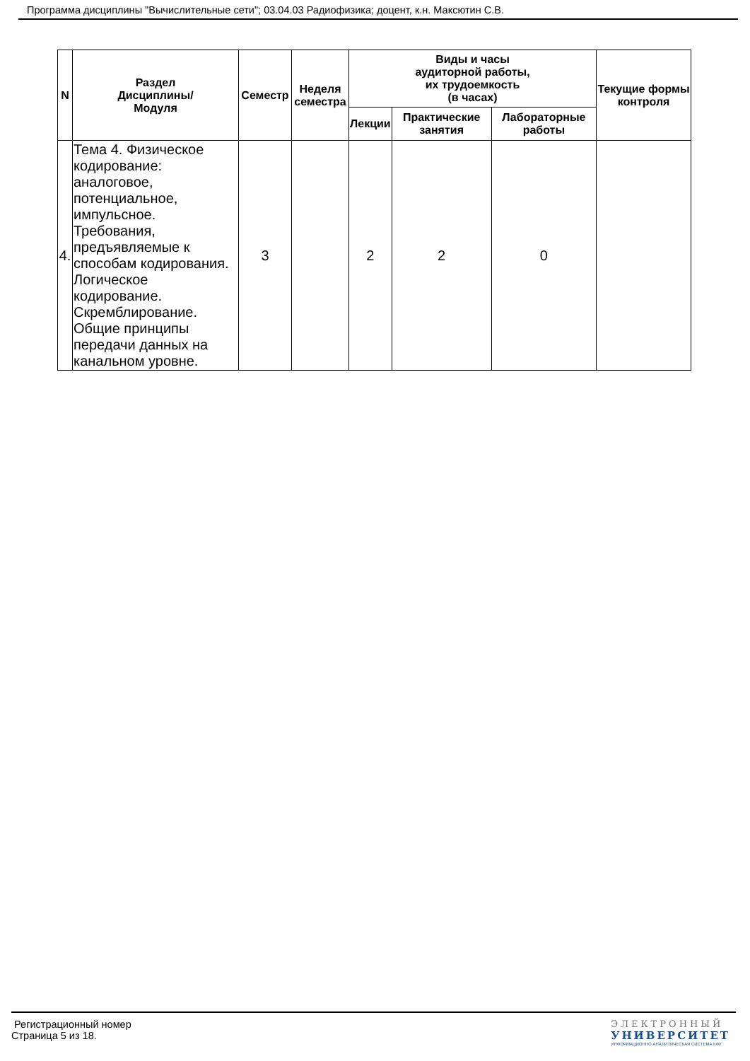Программа дисциплины "Вычислительные сети"; 03.04.03 Радиофизика; доцент, к.н. Максютин С.В.
| N | Раздел Дисциплины/ Модуля | Семестр | Неделя семестра | Виды и часы аудиторной работы, их трудоемкость (в часах) | | | Текущие формы контроля |
| --- | --- | --- | --- | --- | --- | --- | --- |
| | | | | Лекции | Практические занятия | Лабораторные работы | |
| 4. | Тема 4. Физическое кодирование: аналоговое, потенциальное, импульсное. Требования, предъявляемые к способам кодирования. Логическое кодирование. Скремблирование. Общие принципы передачи данных на канальном уровне. | 3 | | 2 | 2 | 0 | |
Регистрационный номер
Страница 5 из 18.
ЭЛЕКТРОННЫЙ
УНИВЕРСИТЕТ
ИНФОРМАЦИОННО АНАЛИТИЧЕСКАЯ СИСТЕМА КФУ